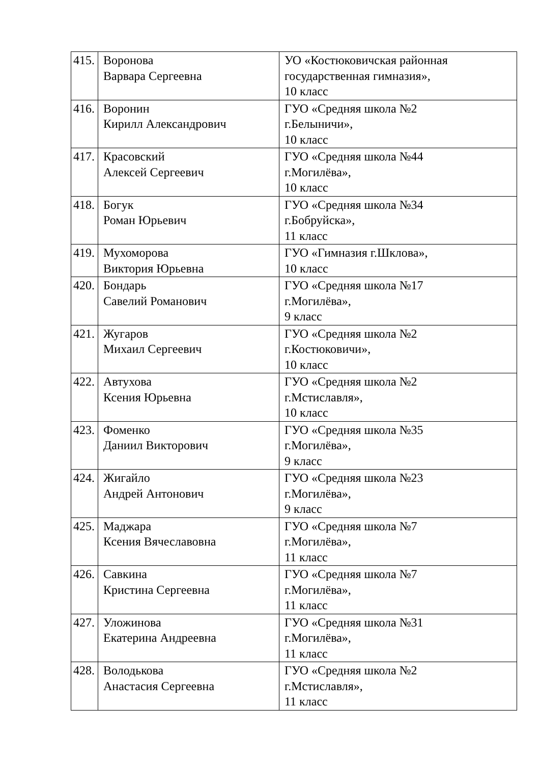| 415. | Воронова Варвара Сергеевна | УО «Костюковичская районная государственная гимназия», 10 класс |
| 416. | Воронин Кирилл Александрович | ГУО «Средняя школа №2 г.Белыничи», 10 класс |
| 417. | Красовский Алексей Сергеевич | ГУО «Средняя школа №44 г.Могилёва», 10 класс |
| 418. | Богук Роман Юрьевич | ГУО «Средняя школа №34 г.Бобруйска», 11 класс |
| 419. | Мухоморова Виктория Юрьевна | ГУО «Гимназия г.Шклова», 10 класс |
| 420. | Бондарь Савелий Романович | ГУО «Средняя школа №17 г.Могилёва», 9 класс |
| 421. | Жугаров Михаил Сергеевич | ГУО «Средняя школа №2 г.Костюковичи», 10 класс |
| 422. | Автухова Ксения Юрьевна | ГУО «Средняя школа №2 г.Мстиславля», 10 класс |
| 423. | Фоменко Даниил Викторович | ГУО «Средняя школа №35 г.Могилёва», 9 класс |
| 424. | Жигайло Андрей Антонович | ГУО «Средняя школа №23 г.Могилёва», 9 класс |
| 425. | Маджара Ксения Вячеславовна | ГУО «Средняя школа №7 г.Могилёва», 11 класс |
| 426. | Савкина Кристина Сергеевна | ГУО «Средняя школа №7 г.Могилёва», 11 класс |
| 427. | Уложинова Екатерина Андреевна | ГУО «Средняя школа №31 г.Могилёва», 11 класс |
| 428. | Володькова Анастасия Сергеевна | ГУО «Средняя школа №2 г.Мстиславля», 11 класс |